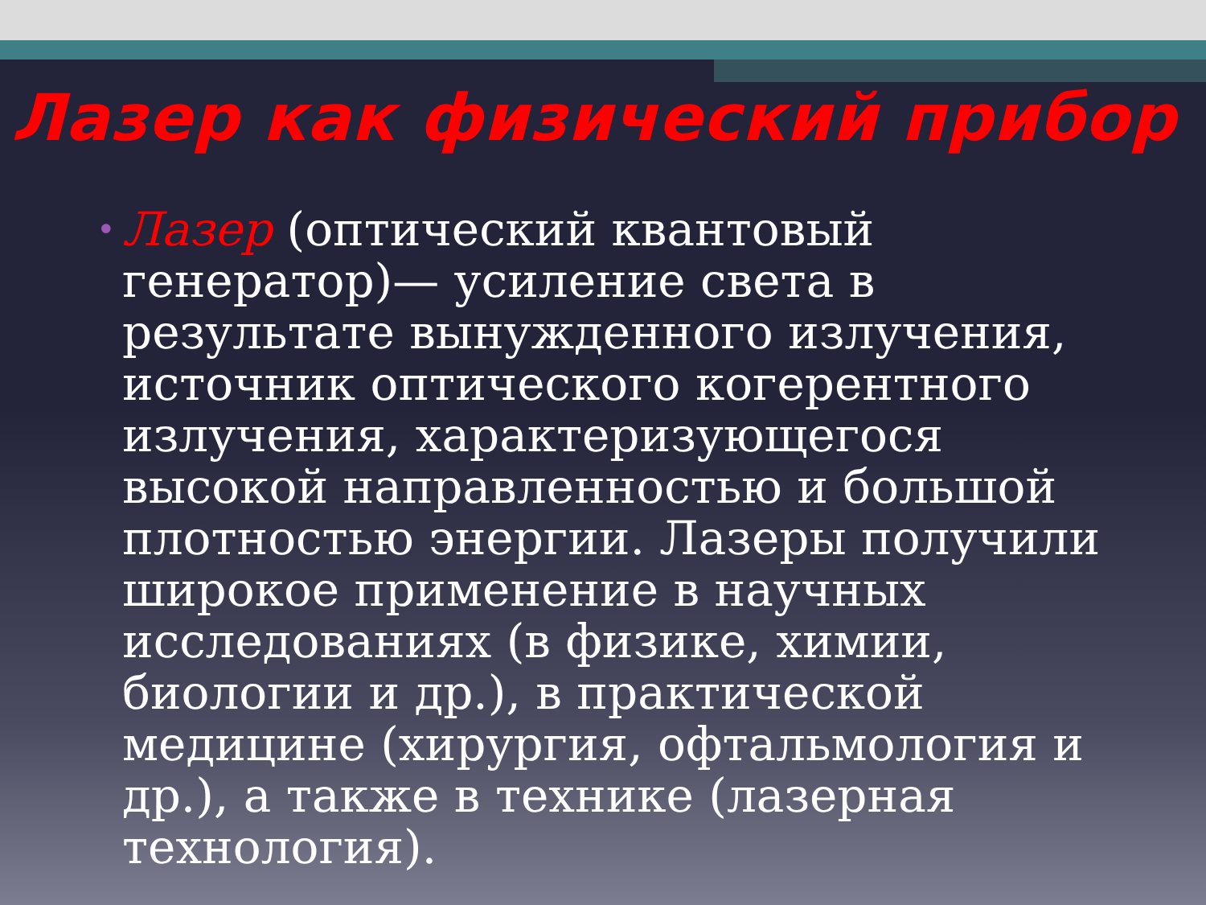Лазер как физический прибор
• Лазер (оптический квантовый генератор)— усиление света в результате вынужденного излучения, источник оптического когерентного излучения, характеризующегося высокой направленностью и большой плотностью энергии. Лазеры получили широкое применение в научных исследованиях (в физике, химии, биологии и др.), в практической медицине (хирургия, офтальмология и др.), а также в технике (лазерная технология).